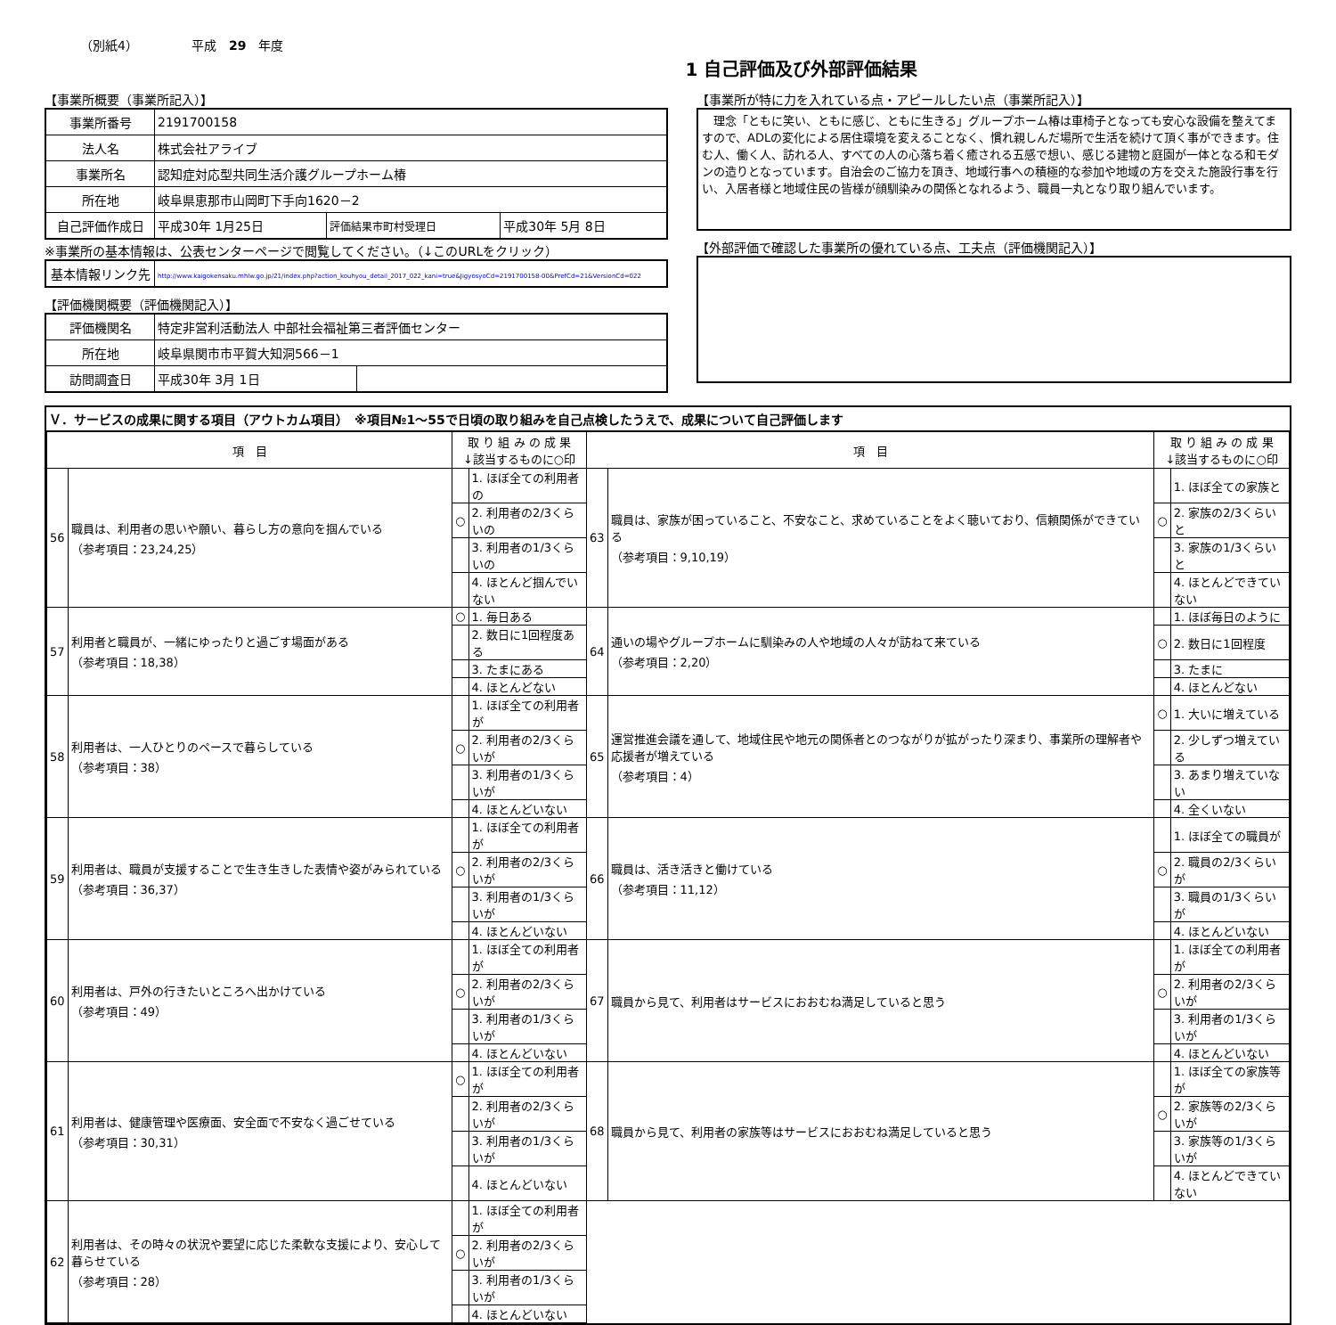（別紙4） 平成　29　年度
1 自己評価及び外部評価結果
【事業所概要（事業所記入）】
| 事業所番号 | 2191700158 | | |
| 法人名 | 株式会社アライブ | | |
| 事業所名 | 認知症対応型共同生活介護グループホーム椿 | | |
| 所在地 | 岐阜県恵那市山岡町下手向1620－2 | | |
| 自己評価作成日 | 平成30年 1月25日 | 評価結果市町村受理日 | 平成30年 5月 8日 |
※事業所の基本情報は、公表センターページで閲覧してください。（↓このURLをクリック）
| 基本情報リンク先 | http://www.kaigokensaku.mhlw.go.jp/21/index.php?action_kouhyou_detail_2017_022_kani=true&JigyosyoCd=2191700158-00&PrefCd=21&VersionCd=022 |
【評価機関概要（評価機関記入）】
| 評価機関名 | 特定非営利活動法人 中部社会福祉第三者評価センター | |
| 所在地 | 岐阜県関市市平賀大知洞566－1 | |
| 訪問調査日 | 平成30年 3月 1日 | |
【事業所が特に力を入れている点・アピールしたい点（事業所記入）】
　理念「ともに笑い、ともに感じ、ともに生きる」グループホーム椿は車椅子となっても安心な設備を整えてますので、ADLの変化による居住環境を変えることなく、慣れ親しんだ場所で生活を続けて頂く事ができます。住む人、働く人、訪れる人、すべての人の心落ち着く癒される五感で想い、感じる建物と庭園が一体となる和モダンの造りとなっています。自治会のご協力を頂き、地域行事への積極的な参加や地域の方を交えた施設行事を行い、入居者様と地域住民の皆様が顔馴染みの関係となれるよう、職員一丸となり取り組んでいます。
【外部評価で確認した事業所の優れている点、工夫点（評価機関記入）】
Ｖ．サービスの成果に関する項目（アウトカム項目）　※項目№1～55で日頃の取り組みを自己点検したうえで、成果について自己評価します
| 項 目 | | 取 り 組 み の 成 果 ↓該当するものに○印 | | 項 目 | | 取 り 組 み の 成 果 ↓該当するものに○印 | |
| --- | --- | --- | --- | --- | --- | --- | --- |
| 56 | 職員は、利用者の思いや願い、暮らし方の意向を掴んでいる （参考項目：23,24,25） | | 1. ほぼ全ての利用者の | 63 | 職員は、家族が困っていること、不安なこと、求めていることをよく聴いており、信頼関係ができている （参考項目：9,10,19） | | 1. ほぼ全ての家族と |
| | | ○ | 2. 利用者の2/3くらいの | | | ○ | 2. 家族の2/3くらいと |
| | | | 3. 利用者の1/3くらいの | | | | 3. 家族の1/3くらいと |
| | | | 4. ほとんど掴んでいない | | | | 4. ほとんどできていない |
| 57 | 利用者と職員が、一緒にゆったりと過ごす場面がある （参考項目：18,38） | ○ | 1. 毎日ある | 64 | 通いの場やグループホームに馴染みの人や地域の人々が訪ねて来ている （参考項目：2,20） | | 1. ほぼ毎日のように |
| | | | 2. 数日に1回程度ある | | | ○ | 2. 数日に1回程度 |
| | | | 3. たまにある | | | | 3. たまに |
| | | | 4. ほとんどない | | | | 4. ほとんどない |
| 58 | 利用者は、一人ひとりのペースで暮らしている （参考項目：38） | | 1. ほぼ全ての利用者が | 65 | 運営推進会議を通して、地域住民や地元の関係者とのつながりが拡がったり深まり、事業所の理解者や応援者が増えている （参考項目：4） | ○ | 1. 大いに増えている |
| | | ○ | 2. 利用者の2/3くらいが | | | | 2. 少しずつ増えている |
| | | | 3. 利用者の1/3くらいが | | | | 3. あまり増えていない |
| | | | 4. ほとんどいない | | | | 4. 全くいない |
| 59 | 利用者は、職員が支援することで生き生きした表情や姿がみられている （参考項目：36,37） | | 1. ほぼ全ての利用者が | 66 | 職員は、活き活きと働けている （参考項目：11,12） | | 1. ほぼ全ての職員が |
| | | ○ | 2. 利用者の2/3くらいが | | | ○ | 2. 職員の2/3くらいが |
| | | | 3. 利用者の1/3くらいが | | | | 3. 職員の1/3くらいが |
| | | | 4. ほとんどいない | | | | 4. ほとんどいない |
| 60 | 利用者は、戸外の行きたいところへ出かけている （参考項目：49） | | 1. ほぼ全ての利用者が | 67 | 職員から見て、利用者はサービスにおおむね満足していると思う | | 1. ほぼ全ての利用者が |
| | | ○ | 2. 利用者の2/3くらいが | | | ○ | 2. 利用者の2/3くらいが |
| | | | 3. 利用者の1/3くらいが | | | | 3. 利用者の1/3くらいが |
| | | | 4. ほとんどいない | | | | 4. ほとんどいない |
| 61 | 利用者は、健康管理や医療面、安全面で不安なく過ごせている （参考項目：30,31） | ○ | 1. ほぼ全ての利用者が | 68 | 職員から見て、利用者の家族等はサービスにおおむね満足していると思う | | 1. ほぼ全ての家族等が |
| | | | 2. 利用者の2/3くらいが | | | ○ | 2. 家族等の2/3くらいが |
| | | | 3. 利用者の1/3くらいが | | | | 3. 家族等の1/3くらいが |
| | | | 4. ほとんどいない | | | | 4. ほとんどできていない |
| 62 | 利用者は、その時々の状況や要望に応じた柔軟な支援により、安心して暮らせている （参考項目：28） | | 1. ほぼ全ての利用者が | | | | |
| | | ○ | 2. 利用者の2/3くらいが | | | | |
| | | | 3. 利用者の1/3くらいが | | | | |
| | | | 4. ほとんどいない | | | | |